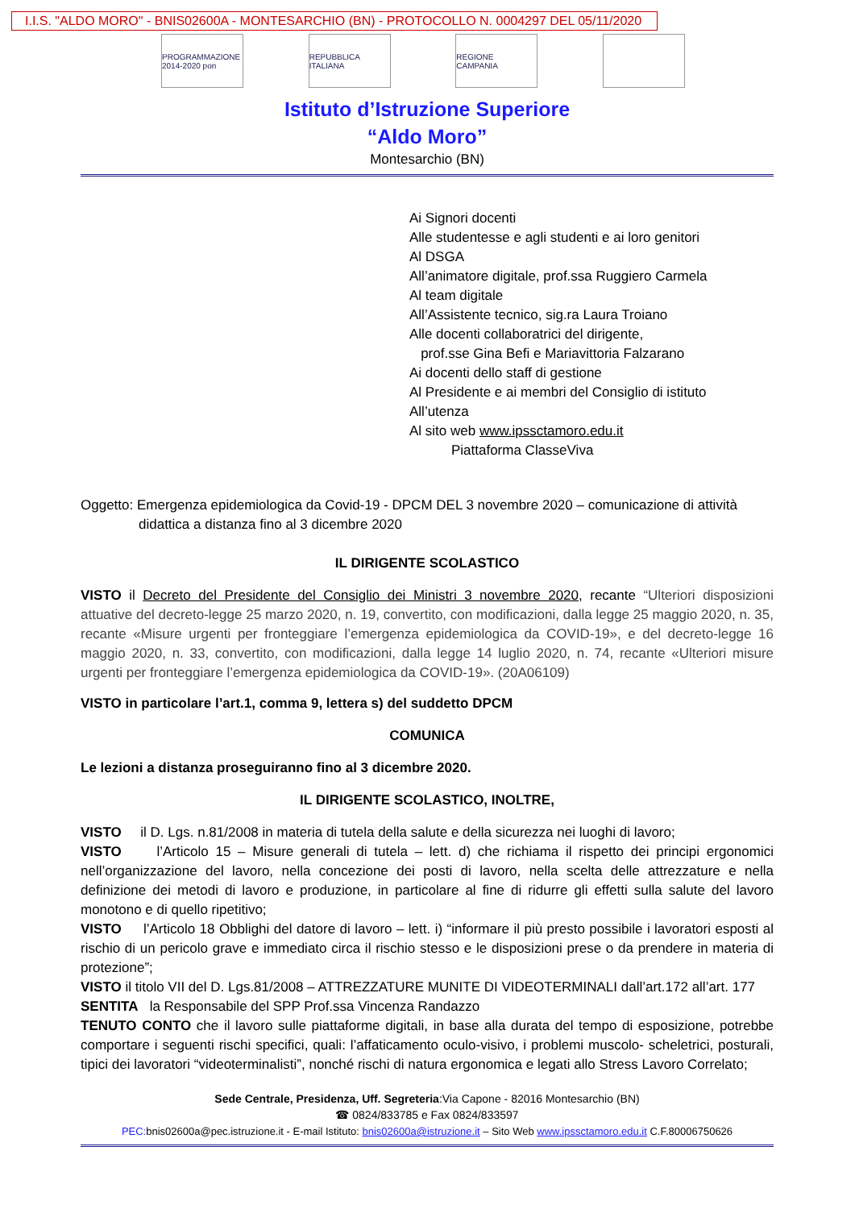I.I.S. "ALDO MORO" - BNIS02600A - MONTESARCHIO (BN) - PROTOCOLLO N. 0004297 DEL 05/11/2020
PROGRAMMAZIONE 2014-2020 pon
REPUBBLICA ITALIANA
REGIONE CAMPANIA
Istituto d’Istruzione Superiore
“Aldo Moro”
Montesarchio (BN)
Ai Signori docenti
Alle studentesse e agli studenti e ai loro genitori
Al DSGA
All’animatore digitale, prof.ssa Ruggiero Carmela
Al team digitale
All’Assistente tecnico, sig.ra Laura Troiano
Alle docenti collaboratrici del dirigente,
prof.sse Gina Befi e Mariavittoria Falzarano
Ai docenti dello staff di gestione
Al Presidente e ai membri del Consiglio di istituto
All’utenza
Al sito web www.ipssctamoro.edu.it
Piattaforma ClasseViva
Oggetto: Emergenza epidemiologica da Covid-19 - DPCM DEL 3 novembre 2020 – comunicazione di attività
didattica a distanza fino al 3 dicembre 2020
IL DIRIGENTE SCOLASTICO
VISTO il Decreto del Presidente del Consiglio dei Ministri 3 novembre 2020, recante “Ulteriori disposizioni attuative del decreto-legge 25 marzo 2020, n. 19, convertito, con modificazioni, dalla legge 25 maggio 2020, n. 35, recante «Misure urgenti per fronteggiare l’emergenza epidemiologica da COVID-19», e del decreto-legge 16 maggio 2020, n. 33, convertito, con modificazioni, dalla legge 14 luglio 2020, n. 74, recante «Ulteriori misure urgenti per fronteggiare l’emergenza epidemiologica da COVID-19». (20A06109)
VISTO in particolare l’art.1, comma 9, lettera s) del suddetto DPCM
COMUNICA
Le lezioni a distanza proseguiranno fino al 3 dicembre 2020.
IL DIRIGENTE SCOLASTICO, INOLTRE,
VISTO il D. Lgs. n.81/2008 in materia di tutela della salute e della sicurezza nei luoghi di lavoro;
VISTO l’Articolo 15 – Misure generali di tutela – lett. d) che richiama il rispetto dei principi ergonomici nell’organizzazione del lavoro, nella concezione dei posti di lavoro, nella scelta delle attrezzature e nella definizione dei metodi di lavoro e produzione, in particolare al fine di ridurre gli effetti sulla salute del lavoro monotono e di quello ripetitivo;
VISTO l’Articolo 18 Obblighi del datore di lavoro – lett. i) “informare il più presto possibile i lavoratori esposti al rischio di un pericolo grave e immediato circa il rischio stesso e le disposizioni prese o da prendere in materia di protezione”;
VISTO il titolo VII del D. Lgs.81/2008 – ATTREZZATURE MUNITE DI VIDEOTERMINALI dall’art.172 all’art. 177
SENTITA la Responsabile del SPP Prof.ssa Vincenza Randazzo
TENUTO CONTO che il lavoro sulle piattaforme digitali, in base alla durata del tempo di esposizione, potrebbe comportare i seguenti rischi specifici, quali: l’affaticamento oculo-visivo, i problemi muscolo- scheletrici, posturali, tipici dei lavoratori “videoterminalisti”, nonché rischi di natura ergonomica e legati allo Stress Lavoro Correlato;
Sede Centrale, Presidenza, Uff. Segreteria:Via Capone - 82016 Montesarchio (BN)
☎ 0824/833785 e Fax 0824/833597
PEC: bnis02600a@pec.istruzione.it - E-mail Istituto: bnis02600a@istruzione.it – Sito Web www.ipssctamoro.edu.it C.F.80006750626